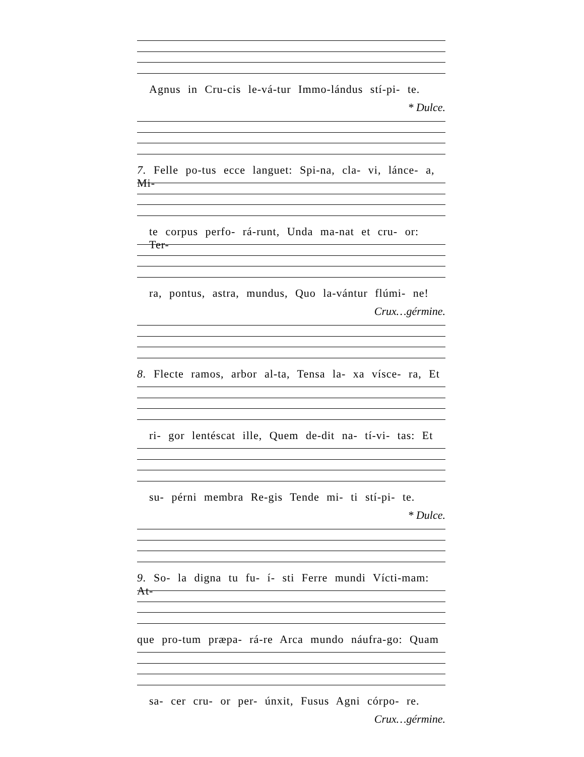Agnus in Cru-cis le-vá-tur Immo-lándus stí-pi- te.
* Dulce.
7. Felle po-tus ecce languet: Spi-na, cla- vi, lánce- a, Mi-
te corpus perfo- rá-runt, Unda ma-nat et cru- or: Ter-
ra, pontus, astra, mundus, Quo la-vántur flúmi- ne!
Crux…gérmine.
8. Flecte ramos, arbor al-ta, Tensa la- xa vísce- ra, Et
ri- gor lentéscat ille, Quem de-dit na- tí-vi- tas: Et
su- pérni membra Re-gis Tende mi- ti stí-pi- te.
* Dulce.
9. So- la digna tu fu- í- sti Ferre mundi Vícti-mam: At-
que pro-tum præpa- rá-re Arca mundo náufra-go: Quam
sa- cer cru- or per- únxit, Fusus Agni córpo- re.
Crux…gérmine.